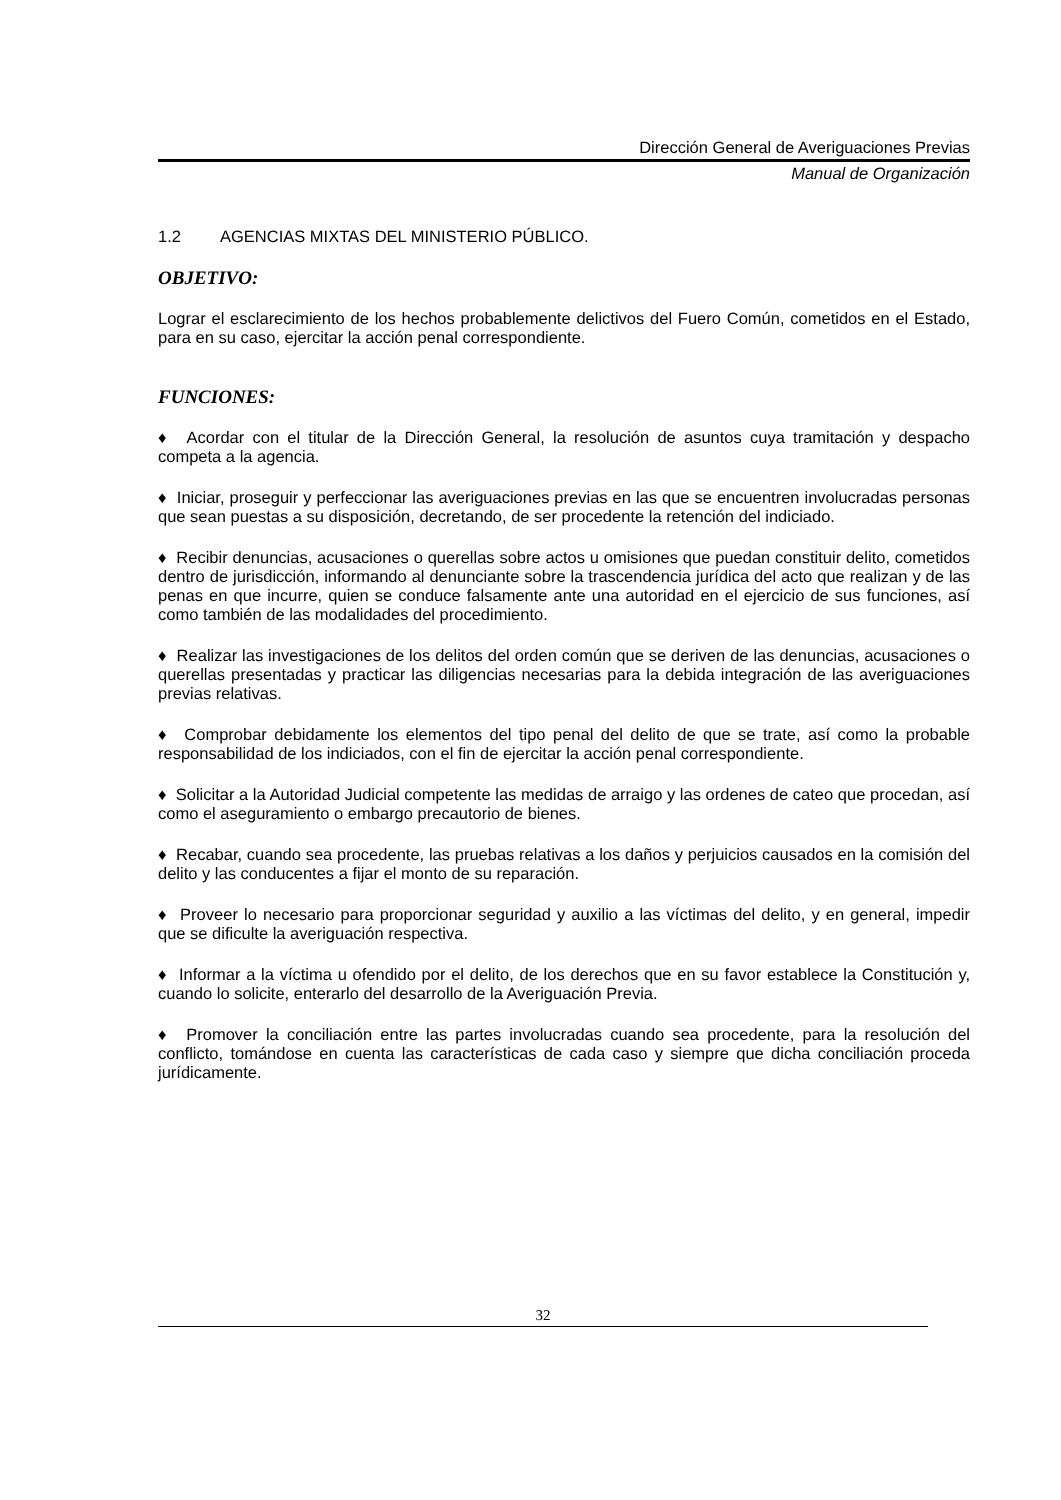Dirección General de Averiguaciones Previas
Manual de Organización
1.2 AGENCIAS MIXTAS DEL MINISTERIO PÚBLICO.
OBJETIVO:
Lograr el esclarecimiento de los hechos probablemente delictivos del Fuero Común, cometidos en el Estado, para en su caso, ejercitar la acción penal correspondiente.
FUNCIONES:
♦ Acordar con el titular de la Dirección General, la resolución de asuntos cuya tramitación y despacho competa a la agencia.
♦ Iniciar, proseguir y perfeccionar las averiguaciones previas en las que se encuentren involucradas personas que sean puestas a su disposición, decretando, de ser procedente la retención del indiciado.
♦ Recibir denuncias, acusaciones o querellas sobre actos u omisiones que puedan constituir delito, cometidos dentro de jurisdicción, informando al denunciante sobre la trascendencia jurídica del acto que realizan y de las penas en que incurre, quien se conduce falsamente ante una autoridad en el ejercicio de sus funciones, así como también de las modalidades del procedimiento.
♦ Realizar las investigaciones de los delitos del orden común que se deriven de las denuncias, acusaciones o querellas presentadas y practicar las diligencias necesarias para la debida integración de las averiguaciones previas relativas.
♦ Comprobar debidamente los elementos del tipo penal del delito de que se trate, así como la probable responsabilidad de los indiciados, con el fin de ejercitar la acción penal correspondiente.
♦ Solicitar a la Autoridad Judicial competente las medidas de arraigo y las ordenes de cateo que procedan, así como el aseguramiento o embargo precautorio de bienes.
♦ Recabar, cuando sea procedente, las pruebas relativas a los daños y perjuicios causados en la comisión del delito y las conducentes a fijar el monto de su reparación.
♦ Proveer lo necesario para proporcionar seguridad y auxilio a las víctimas del delito, y en general, impedir que se dificulte la averiguación respectiva.
♦ Informar a la víctima u ofendido por el delito, de los derechos que en su favor establece la Constitución y, cuando lo solicite, enterarlo del desarrollo de la Averiguación Previa.
♦ Promover la conciliación entre las partes involucradas cuando sea procedente, para la resolución del conflicto, tomándose en cuenta las características de cada caso y siempre que dicha conciliación proceda jurídicamente.
32